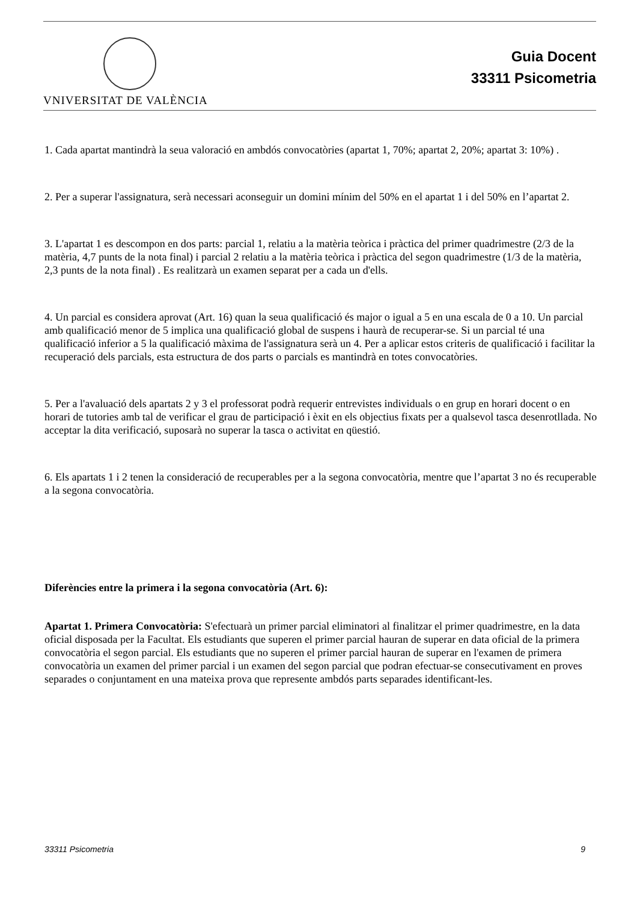VNIVERSITAT DE VALÈNCIA
Guia Docent
33311 Psicometria
1. Cada apartat mantindrà la seua valoració en ambdós convocatòries (apartat 1, 70%; apartat 2, 20%; apartat 3: 10%) .
2. Per a superar l'assignatura, serà necessari aconseguir un domini mínim del 50% en el apartat 1 i del 50% en l’apartat 2.
3. L'apartat 1 es descompon en dos parts: parcial 1, relatiu a la matèria teòrica i pràctica del primer quadrimestre (2/3 de la matèria, 4,7 punts de la nota final) i parcial 2 relatiu a la matèria teòrica i pràctica del segon quadrimestre (1/3 de la matèria, 2,3 punts de la nota final) . Es realitzarà un examen separat per a cada un d'ells.
4. Un parcial es considera aprovat (Art. 16) quan la seua qualificació és major o igual a 5 en una escala de 0 a 10. Un parcial amb qualificació menor de 5 implica una qualificació global de suspens i haurà de recuperar-se. Si un parcial té una qualificació inferior a 5 la qualificació màxima de l'assignatura serà un 4. Per a aplicar estos criteris de qualificació i facilitar la recuperació dels parcials, esta estructura de dos parts o parcials es mantindrà en totes convocatòries.
5. Per a l'avaluació dels apartats 2 y 3 el professorat podrà requerir entrevistes individuals o en grup en horari docent o en horari de tutories amb tal de verificar el grau de participació i èxit en els objectius fixats per a qualsevol tasca desenrotllada. No acceptar la dita verificació, suposarà no superar la tasca o activitat en qüestió.
6. Els apartats 1 i 2 tenen la consideració de recuperables per a la segona convocatòria, mentre que l’apartat 3 no és recuperable a la segona convocatòria.
Diferències entre la primera i la segona convocatòria (Art. 6):
Apartat 1. Primera Convocatòria: S'efectuarà un primer parcial eliminatori al finalitzar el primer quadrimestre, en la data oficial disposada per la Facultat. Els estudiants que superen el primer parcial hauran de superar en data oficial de la primera convocatòria el segon parcial. Els estudiants que no superen el primer parcial hauran de superar en l'examen de primera convocatòria un examen del primer parcial i un examen del segon parcial que podran efectuar-se consecutivament en proves separades o conjuntament en una mateixa prova que represente ambdós parts separades identificant-les.
33311 Psicometria 9